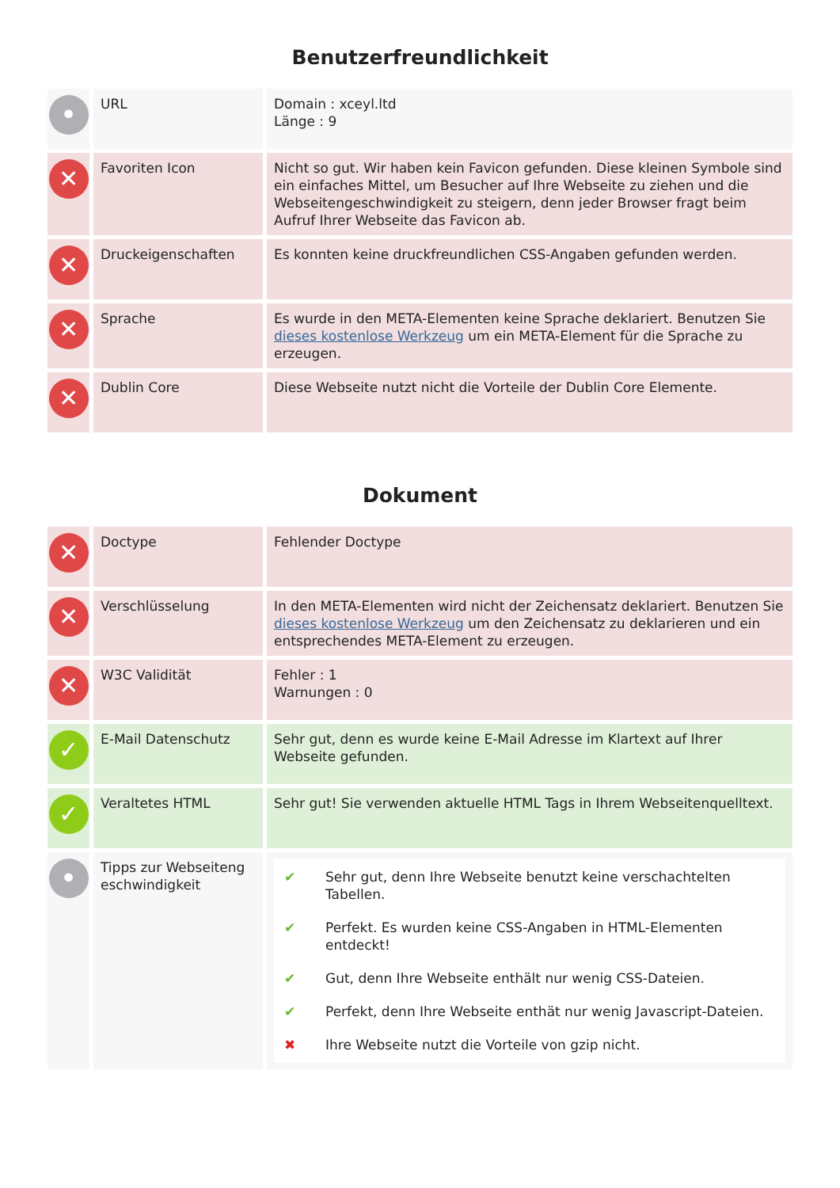Benutzerfreundlichkeit
| • | URL | Domain : xceyl.ltd Länge : 9 |
| ✕ | Favoriten Icon | Nicht so gut. Wir haben kein Favicon gefunden. Diese kleinen Symbole sind ein einfaches Mittel, um Besucher auf Ihre Webseite zu ziehen und die Webseitengeschwindigkeit zu steigern, denn jeder Browser fragt beim Aufruf Ihrer Webseite das Favicon ab. |
| ✕ | Druckeigenschaften | Es konnten keine druckfreundlichen CSS-Angaben gefunden werden. |
| ✕ | Sprache | Es wurde in den META-Elementen keine Sprache deklariert. Benutzen Sie dieses kostenlose Werkzeug um ein META-Element für die Sprache zu erzeugen. |
| ✕ | Dublin Core | Diese Webseite nutzt nicht die Vorteile der Dublin Core Elemente. |
Dokument
| ✕ | Doctype | Fehlender Doctype |
| ✕ | Verschlüsselung | In den META-Elementen wird nicht der Zeichensatz deklariert. Benutzen Sie dieses kostenlose Werkzeug um den Zeichensatz zu deklarieren und ein entsprechendes META-Element zu erzeugen. |
| ✕ | W3C Validität | Fehler : 1 Warnungen : 0 |
| ✓ | E-Mail Datenschutz | Sehr gut, denn es wurde keine E-Mail Adresse im Klartext auf Ihrer Webseite gefunden. |
| ✓ | Veraltetes HTML | Sehr gut! Sie verwenden aktuelle HTML Tags in Ihrem Webseitenquelltext. |
| • | Tipps zur Webseiteng eschwindigkeit | / ✔ / Sehr gut, denn Ihre Webseite benutzt keine verschachtelten Tabellen. / / ✔ / Perfekt. Es wurden keine CSS-Angaben in HTML-Elementen entdeckt! / / ✔ / Gut, denn Ihre Webseite enthält nur wenig CSS-Dateien. / / ✔ / Perfekt, denn Ihre Webseite enthät nur wenig Javascript-Dateien. / / ✖ / Ihre Webseite nutzt die Vorteile von gzip nicht. / |